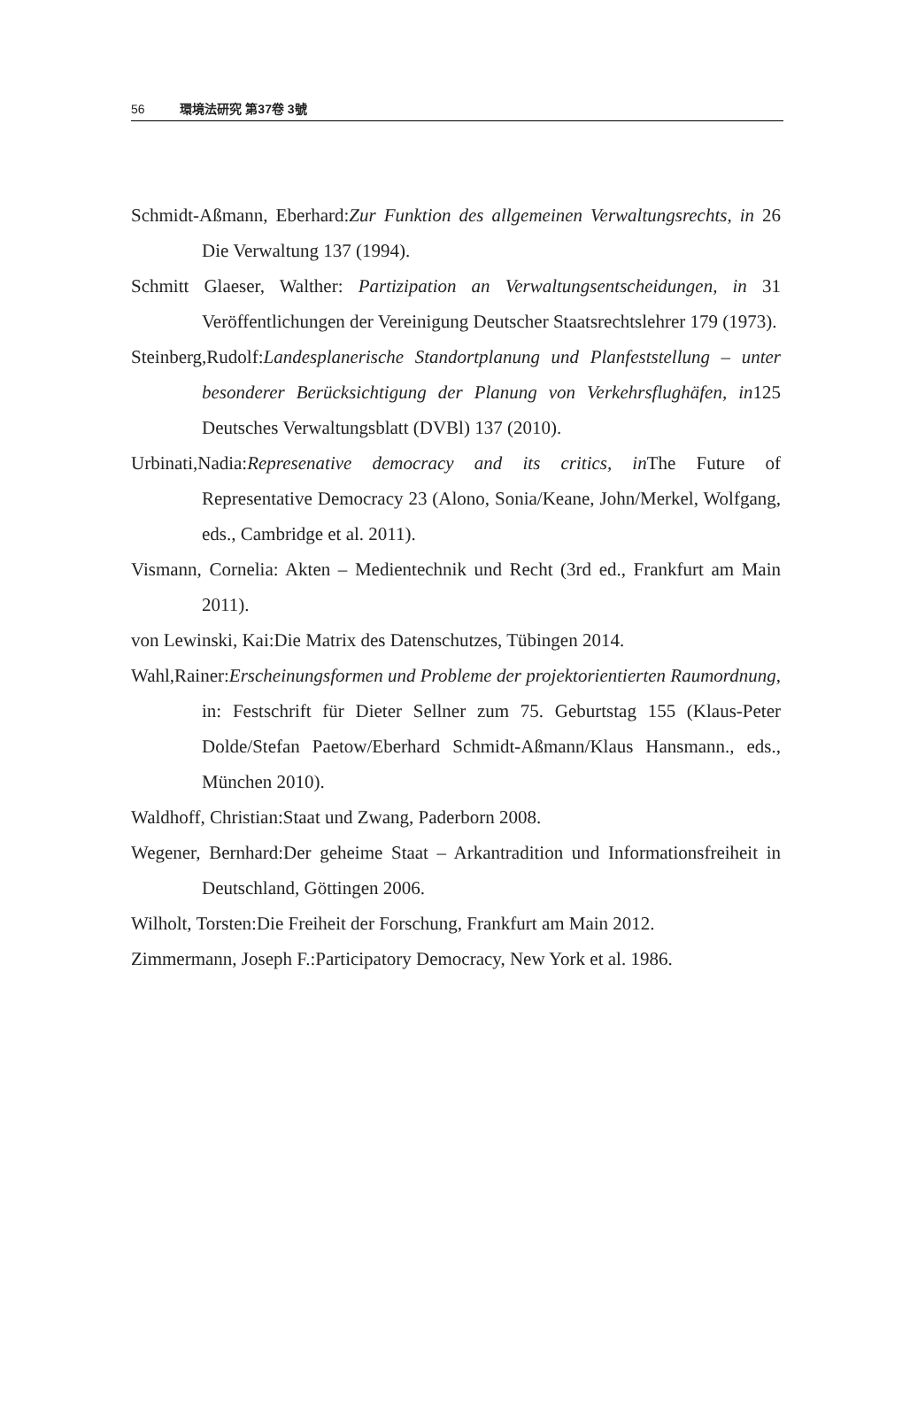56 環境法研究 第37卷 3號
Schmidt-Aßmann, Eberhard:Zur Funktion des allgemeinen Verwaltungsrechts, in 26 Die Verwaltung 137 (1994).
Schmitt Glaeser, Walther: Partizipation an Verwaltungsentscheidungen, in 31 Veröffentlichungen der Vereinigung Deutscher Staatsrechtslehrer 179 (1973).
Steinberg,Rudolf:Landesplanerische Standortplanung und Planfeststellung – unter besonderer Berücksichtigung der Planung von Verkehrsflughäfen, in125 Deutsches Verwaltungsblatt (DVBl) 137 (2010).
Urbinati,Nadia:Represenative democracy and its critics, in The Future of Representative Democracy 23 (Alono, Sonia/Keane, John/Merkel, Wolfgang, eds., Cambridge et al. 2011).
Vismann, Cornelia: Akten – Medientechnik und Recht (3rd ed., Frankfurt am Main 2011).
von Lewinski, Kai:Die Matrix des Datenschutzes, Tübingen 2014.
Wahl,Rainer:Erscheinungsformen und Probleme der projektorientierten Raumordnung, in: Festschrift für Dieter Sellner zum 75. Geburtstag 155 (Klaus-Peter Dolde/Stefan Paetow/Eberhard Schmidt-Aßmann/Klaus Hansmann., eds., München 2010).
Waldhoff, Christian:Staat und Zwang, Paderborn 2008.
Wegener, Bernhard:Der geheime Staat – Arkantradition und Informationsfreiheit in Deutschland, Göttingen 2006.
Wilholt, Torsten:Die Freiheit der Forschung, Frankfurt am Main 2012.
Zimmermann, Joseph F.:Participatory Democracy, New York et al. 1986.